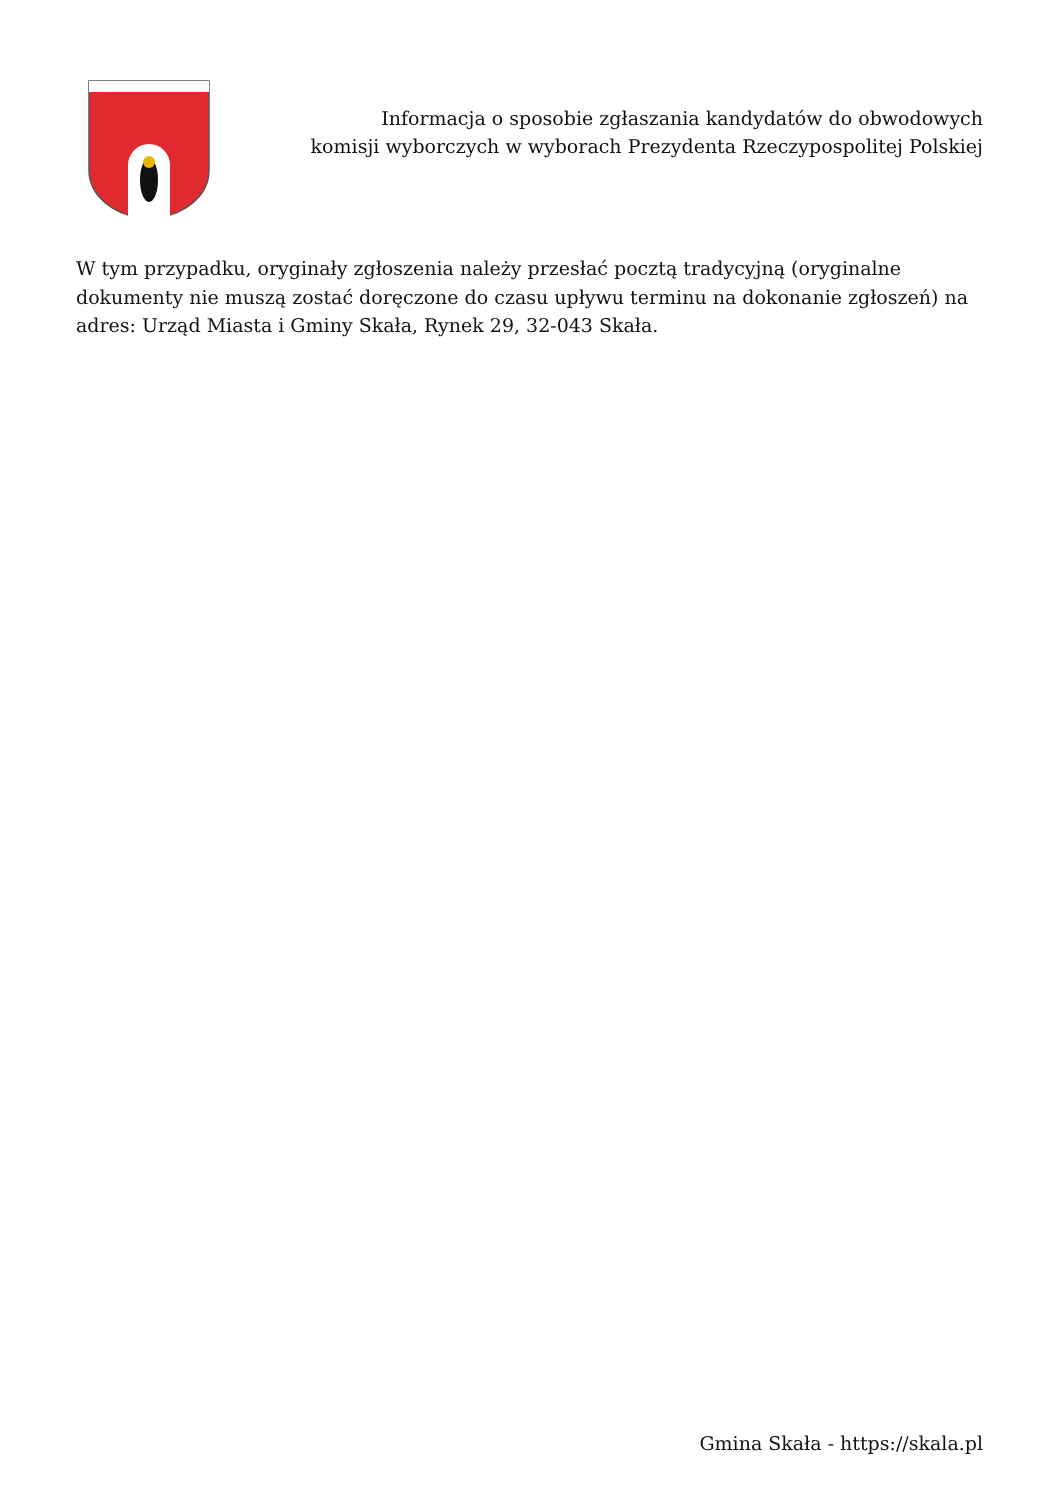Informacja o sposobie zgłaszania kandydatów do obwodowych
komisji wyborczych w wyborach Prezydenta Rzeczypospolitej Polskiej
W tym przypadku, oryginały zgłoszenia należy przesłać pocztą tradycyjną (oryginalne dokumenty nie muszą zostać doręczone do czasu upływu terminu na dokonanie zgłoszeń) na adres: Urząd Miasta i Gminy Skała, Rynek 29, 32-043 Skała.
Gmina Skała - https://skala.pl